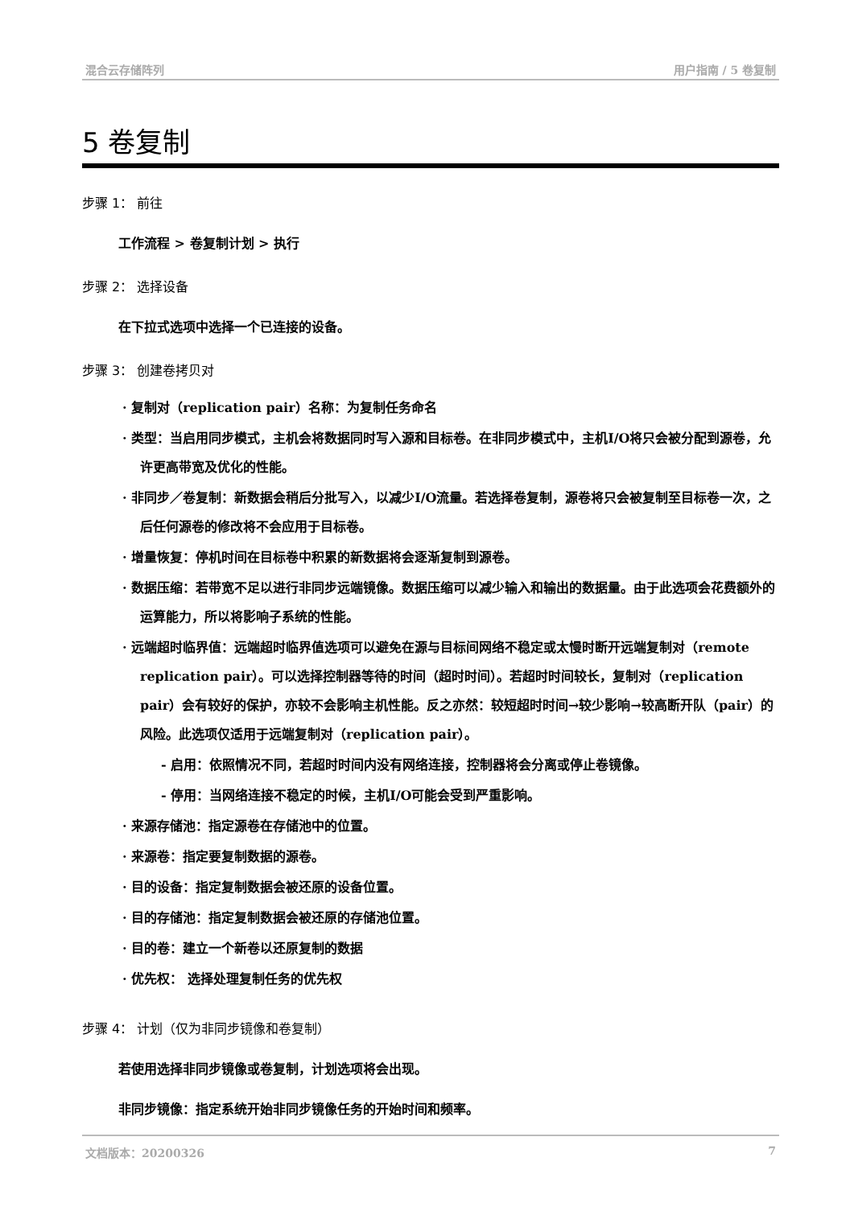混合云存储阵列 用户指南 / 5 卷复制
5 卷复制
步骤 1： 前往
工作流程 > 卷复制计划 > 执行
步骤 2： 选择设备
在下拉式选项中选择一个已连接的设备。
步骤 3： 创建卷拷贝对
· 复制对（replication pair）名称：为复制任务命名
· 类型：当启用同步模式，主机会将数据同时写入源和目标卷。在非同步模式中，主机I/O将只会被分配到源卷，允许更高带宽及优化的性能。
· 非同步／卷复制：新数据会稍后分批写入，以减少I/O流量。若选择卷复制，源卷将只会被复制至目标卷一次，之后任何源卷的修改将不会应用于目标卷。
· 增量恢复：停机时间在目标卷中积累的新数据将会逐渐复制到源卷。
· 数据压缩：若带宽不足以进行非同步远端镜像。数据压缩可以减少输入和输出的数据量。由于此选项会花费额外的运算能力，所以将影响子系统的性能。
· 远端超时临界值：远端超时临界值选项可以避免在源与目标间网络不稳定或太慢时断开远端复制对（remote replication pair）。可以选择控制器等待的时间（超时时间）。若超时时间较长，复制对（replication pair）会有较好的保护，亦较不会影响主机性能。反之亦然：较短超时时间→较少影响→较高断开队（pair）的风险。此选项仅适用于远端复制对（replication pair）。
- 启用：依照情况不同，若超时时间内没有网络连接，控制器将会分离或停止卷镜像。
- 停用：当网络连接不稳定的时候，主机I/O可能会受到严重影响。
· 来源存储池：指定源卷在存储池中的位置。
· 来源卷：指定要复制数据的源卷。
· 目的设备：指定复制数据会被还原的设备位置。
· 目的存储池：指定复制数据会被还原的存储池位置。
· 目的卷：建立一个新卷以还原复制的数据
· 优先权： 选择处理复制任务的优先权
步骤 4： 计划（仅为非同步镜像和卷复制）
若使用选择非同步镜像或卷复制，计划选项将会出现。
非同步镜像：指定系统开始非同步镜像任务的开始时间和频率。
文档版本：20200326 7